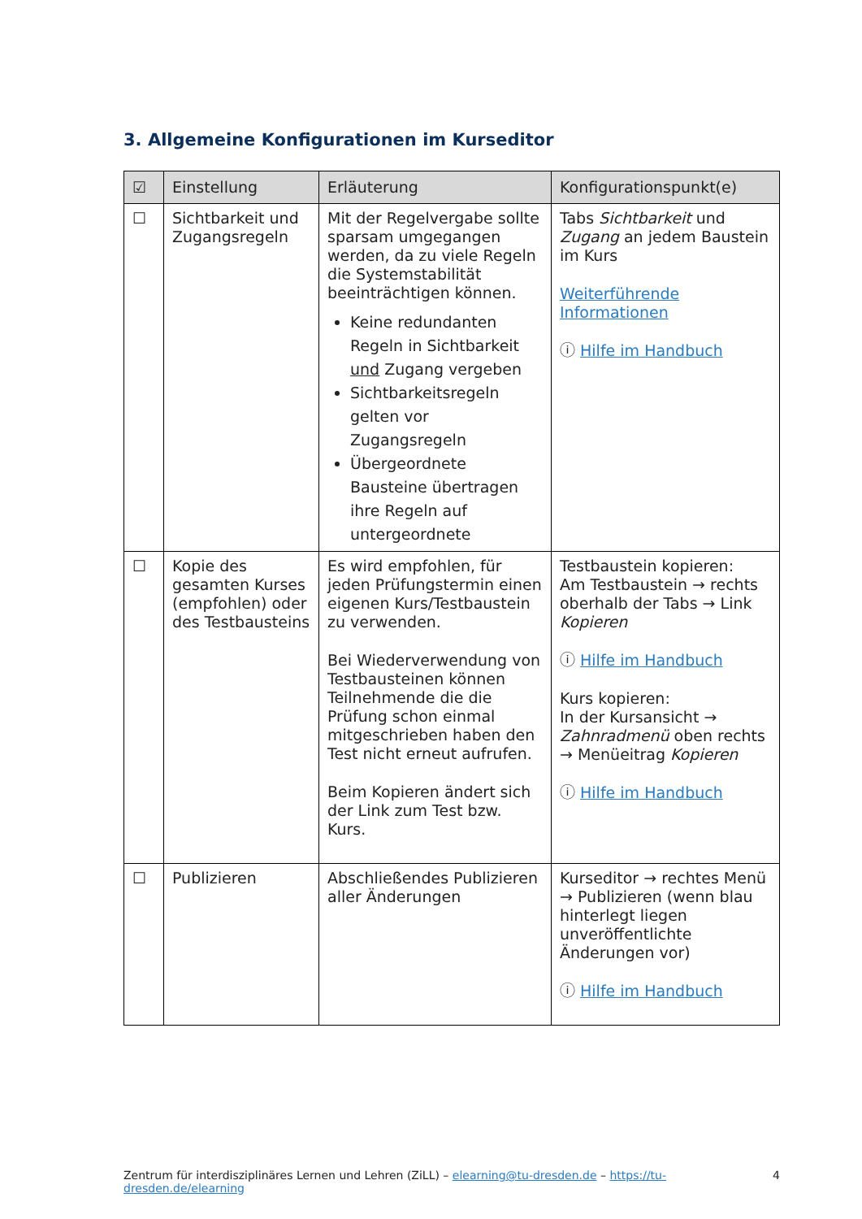3. Allgemeine Konfigurationen im Kurseditor
| ☑ | Einstellung | Erläuterung | Konfigurationspunkt(e) |
| --- | --- | --- | --- |
| ☐ | Sichtbarkeit und Zugangsregeln | Mit der Regelvergabe sollte sparsam umgegangen werden, da zu viele Regeln die Systemstabilität beeinträchtigen können. Keine redundanten Regeln in Sichtbarkeit und Zugang vergeben Sichtbarkeitsregeln gelten vor Zugangsregeln Übergeordnete Bausteine übertragen ihre Regeln auf untergeordnete | Tabs Sichtbarkeit und Zugang an jedem Baustein im Kurs Weiterführende Informationen ⓘ Hilfe im Handbuch |
| ☐ | Kopie des gesamten Kurses (empfohlen) oder des Testbausteins | Es wird empfohlen, für jeden Prüfungstermin einen eigenen Kurs/Testbaustein zu verwenden. Bei Wiederverwendung von Testbausteinen können Teilnehmende die die Prüfung schon einmal mitgeschrieben haben den Test nicht erneut aufrufen. Beim Kopieren ändert sich der Link zum Test bzw. Kurs. | Testbaustein kopieren: Am Testbaustein → rechts oberhalb der Tabs → Link Kopieren ⓘ Hilfe im Handbuch Kurs kopieren: In der Kursansicht → Zahnradmenü oben rechts → Menüeitrag Kopieren ⓘ Hilfe im Handbuch |
| ☐ | Publizieren | Abschließendes Publizieren aller Änderungen | Kurseditor → rechtes Menü → Publizieren (wenn blau hinterlegt liegen unveröffentlichte Änderungen vor) ⓘ Hilfe im Handbuch |
Zentrum für interdisziplinäres Lernen und Lehren (ZiLL) – elearning@tu-dresden.de – https://tu-dresden.de/elearning 4